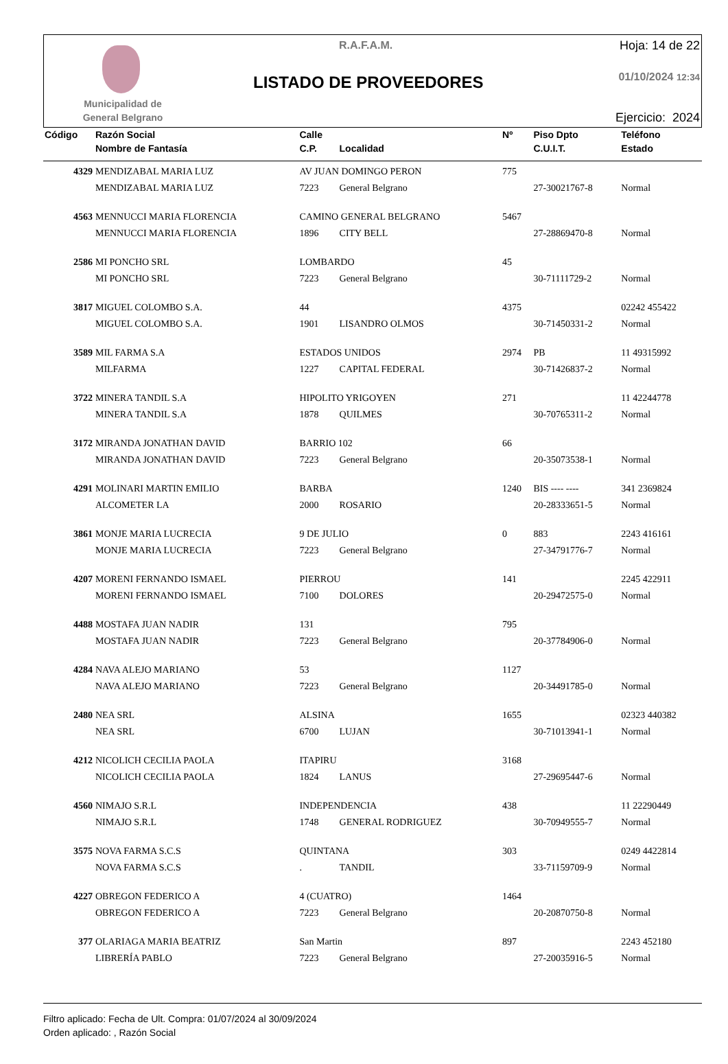Municipalidad de General Belgrano
R.A.F.A.M.
LISTADO DE PROVEEDORES
Hoja: 14 de 22
01/10/2024 12:34
Ejercicio: 2024
| Código | Razón Social | Calle | | Nº | Piso Dpto | Teléfono |
| --- | --- | --- | --- | --- | --- | --- |
| | Nombre de Fantasía | C.P. | Localidad | | C.U.I.T. | Estado |
| 4329 | MENDIZABAL MARIA LUZ | AV JUAN DOMINGO PERON | | 775 | | |
| | MENDIZABAL MARIA LUZ | 7223 | General Belgrano | | 27-30021767-8 | Normal |
| 4563 | MENNUCCI MARIA FLORENCIA | CAMINO GENERAL BELGRANO | | 5467 | | |
| | MENNUCCI MARIA FLORENCIA | 1896 | CITY BELL | | 27-28869470-8 | Normal |
| 2586 | MI PONCHO SRL | LOMBARDO | | 45 | | |
| | MI PONCHO SRL | 7223 | General Belgrano | | 30-71111729-2 | Normal |
| 3817 | MIGUEL COLOMBO S.A. | 44 | | 4375 | | 02242 455422 |
| | MIGUEL COLOMBO S.A. | 1901 | LISANDRO OLMOS | | 30-71450331-2 | Normal |
| 3589 | MIL FARMA S.A | ESTADOS UNIDOS | | 2974 | PB | 11 49315992 |
| | MILFARMA | 1227 | CAPITAL FEDERAL | | 30-71426837-2 | Normal |
| 3722 | MINERA TANDIL S.A | HIPOLITO YRIGOYEN | | 271 | | 11 42244778 |
| | MINERA TANDIL S.A | 1878 | QUILMES | | 30-70765311-2 | Normal |
| 3172 | MIRANDA JONATHAN DAVID | BARRIO 102 | | 66 | | |
| | MIRANDA JONATHAN DAVID | 7223 | General Belgrano | | 20-35073538-1 | Normal |
| 4291 | MOLINARI MARTIN EMILIO | BARBA | | 1240 | BIS ---- ---- | 341 2369824 |
| | ALCOMETER LA | 2000 | ROSARIO | | 20-28333651-5 | Normal |
| 3861 | MONJE MARIA LUCRECIA | 9 DE JULIO | | 0 | 883 | 2243 416161 |
| | MONJE MARIA LUCRECIA | 7223 | General Belgrano | | 27-34791776-7 | Normal |
| 4207 | MORENI FERNANDO ISMAEL | PIERROU | | 141 | | 2245 422911 |
| | MORENI FERNANDO ISMAEL | 7100 | DOLORES | | 20-29472575-0 | Normal |
| 4488 | MOSTAFA JUAN NADIR | 131 | | 795 | | |
| | MOSTAFA JUAN NADIR | 7223 | General Belgrano | | 20-37784906-0 | Normal |
| 4284 | NAVA ALEJO MARIANO | 53 | | 1127 | | |
| | NAVA ALEJO MARIANO | 7223 | General Belgrano | | 20-34491785-0 | Normal |
| 2480 | NEA SRL | ALSINA | | 1655 | | 02323 440382 |
| | NEA SRL | 6700 | LUJAN | | 30-71013941-1 | Normal |
| 4212 | NICOLICH CECILIA PAOLA | ITAPIRU | | 3168 | | |
| | NICOLICH CECILIA PAOLA | 1824 | LANUS | | 27-29695447-6 | Normal |
| 4560 | NIMAJO S.R.L | INDEPENDENCIA | | 438 | | 11 22290449 |
| | NIMAJO S.R.L | 1748 | GENERAL RODRIGUEZ | | 30-70949555-7 | Normal |
| 3575 | NOVA FARMA S.C.S | QUINTANA | | 303 | | 0249 4422814 |
| | NOVA FARMA S.C.S | . | TANDIL | | 33-71159709-9 | Normal |
| 4227 | OBREGON FEDERICO A | 4 (CUATRO) | | 1464 | | |
| | OBREGON FEDERICO A | 7223 | General Belgrano | | 20-20870750-8 | Normal |
| 377 | OLARIAGA MARIA BEATRIZ | San Martin | | 897 | | 2243 452180 |
| | LIBRERÍA PABLO | 7223 | General Belgrano | | 27-20035916-5 | Normal |
Filtro aplicado: Fecha de Ult. Compra: 01/07/2024 al 30/09/2024
Orden aplicado: , Razón Social